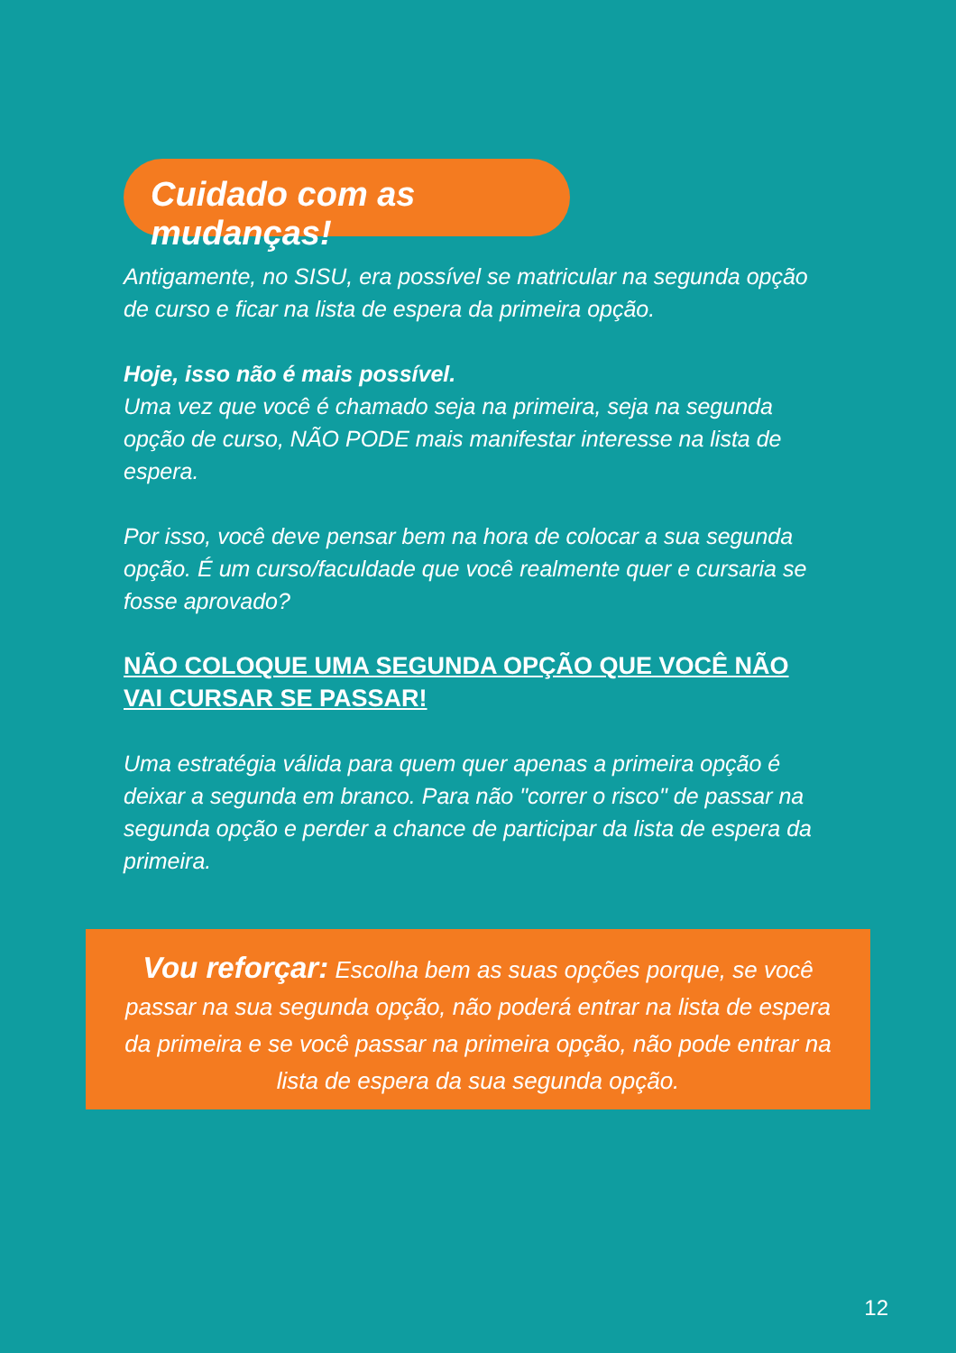Cuidado com as mudanças!
Antigamente, no SISU, era possível se matricular na segunda opção de curso e ficar na lista de espera da primeira opção.
Hoje, isso não é mais possível.
Uma vez que você é chamado seja na primeira, seja na segunda opção de curso, NÃO PODE mais manifestar interesse na lista de espera.
Por isso, você deve pensar bem na hora de colocar a sua segunda opção. É um curso/faculdade que você realmente quer e cursaria se fosse aprovado?
NÃO COLOQUE UMA SEGUNDA OPÇÃO QUE VOCÊ NÃO VAI CURSAR SE PASSAR!
Uma estratégia válida para quem quer apenas a primeira opção é deixar a segunda em branco. Para não "correr o risco" de passar na segunda opção e perder a chance de participar da lista de espera da primeira.
Vou reforçar: Escolha bem as suas opções porque, se você passar na sua segunda opção, não poderá entrar na lista de espera da primeira e se você passar na primeira opção, não pode entrar na lista de espera da sua segunda opção.
12